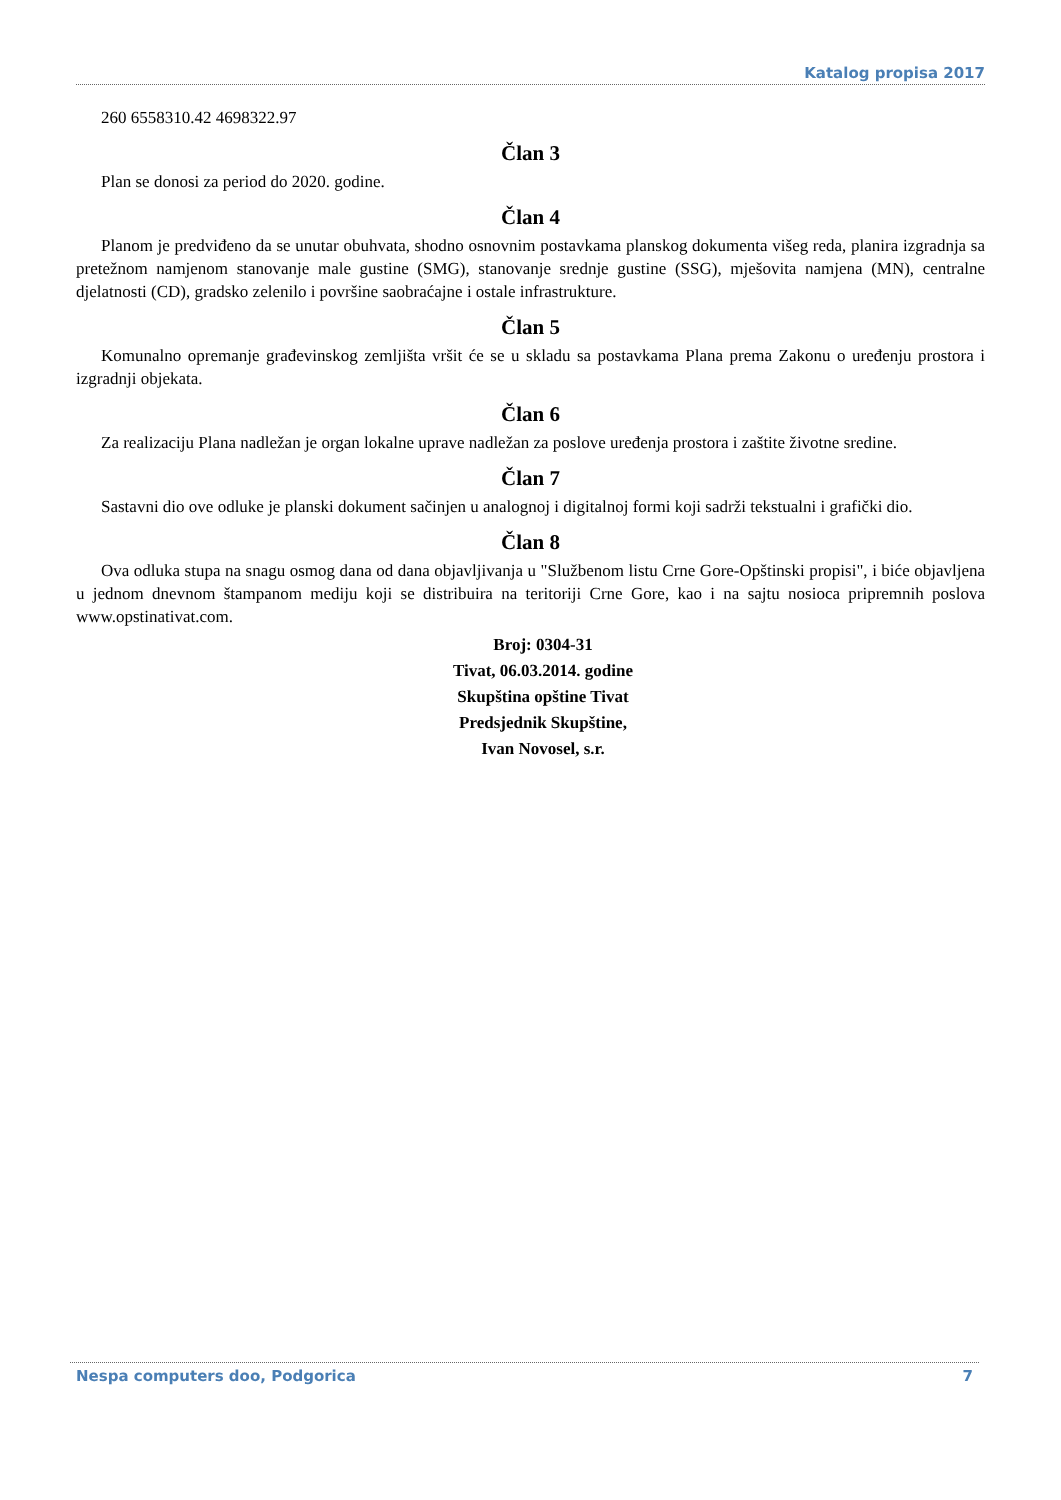Katalog propisa 2017
260 6558310.42 4698322.97
Član 3
Plan se donosi za period do 2020. godine.
Član 4
Planom je predviđeno da se unutar obuhvata, shodno osnovnim postavkama planskog dokumenta višeg reda, planira izgradnja sa pretežnom namjenom stanovanje male gustine (SMG), stanovanje srednje gustine (SSG), mješovita namjena (MN), centralne djelatnosti (CD), gradsko zelenilo i površine saobraćajne i ostale infrastrukture.
Član 5
Komunalno opremanje građevinskog zemljišta vršit će se u skladu sa postavkama Plana prema Zakonu o uređenju prostora i izgradnji objekata.
Član 6
Za realizaciju Plana nadležan je organ lokalne uprave nadležan za poslove uređenja prostora i zaštite životne sredine.
Član 7
Sastavni dio ove odluke je planski dokument sačinjen u analognoj i digitalnoj formi koji sadrži tekstualni i grafički dio.
Član 8
Ova odluka stupa na snagu osmog dana od dana objavljivanja u "Službenom listu Crne Gore-Opštinski propisi", i biće objavljena u jednom dnevnom štampanom mediju koji se distribuira na teritoriji Crne Gore, kao i na sajtu nosioca pripremnih poslova www.opstinativat.com.
Broj: 0304-31
Tivat, 06.03.2014. godine
Skupština opštine Tivat
Predsjednik Skupštine,
Ivan Novosel, s.r.
Nespa computers doo, Podgorica 7